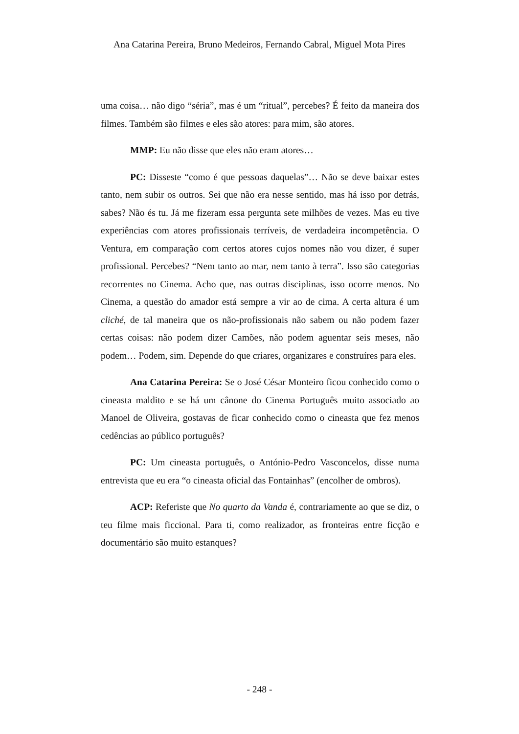Ana Catarina Pereira, Bruno Medeiros, Fernando Cabral, Miguel Mota Pires
uma coisa… não digo “séria”, mas é um “ritual”, percebes? É feito da maneira dos filmes. Também são filmes e eles são atores: para mim, são atores.
MMP: Eu não disse que eles não eram atores…
PC: Disseste “como é que pessoas daquelas”… Não se deve baixar estes tanto, nem subir os outros. Sei que não era nesse sentido, mas há isso por detrás, sabes? Não és tu. Já me fizeram essa pergunta sete milhões de vezes. Mas eu tive experiências com atores profissionais terríveis, de verdadeira incompetência. O Ventura, em comparação com certos atores cujos nomes não vou dizer, é super profissional. Percebes? “Nem tanto ao mar, nem tanto à terra”. Isso são categorias recorrentes no Cinema. Acho que, nas outras disciplinas, isso ocorre menos. No Cinema, a questão do amador está sempre a vir ao de cima. A certa altura é um cliché, de tal maneira que os não-profissionais não sabem ou não podem fazer certas coisas: não podem dizer Camões, não podem aguentar seis meses, não podem… Podem, sim. Depende do que criares, organizares e construíres para eles.
Ana Catarina Pereira: Se o José César Monteiro ficou conhecido como o cineasta maldito e se há um cânone do Cinema Português muito associado ao Manoel de Oliveira, gostavas de ficar conhecido como o cineasta que fez menos cedências ao público português?
PC: Um cineasta português, o António-Pedro Vasconcelos, disse numa entrevista que eu era “o cineasta oficial das Fontainhas” (encolher de ombros).
ACP: Referiste que No quarto da Vanda é, contrariamente ao que se diz, o teu filme mais ficcional. Para ti, como realizador, as fronteiras entre ficção e documentário são muito estanques?
- 248 -